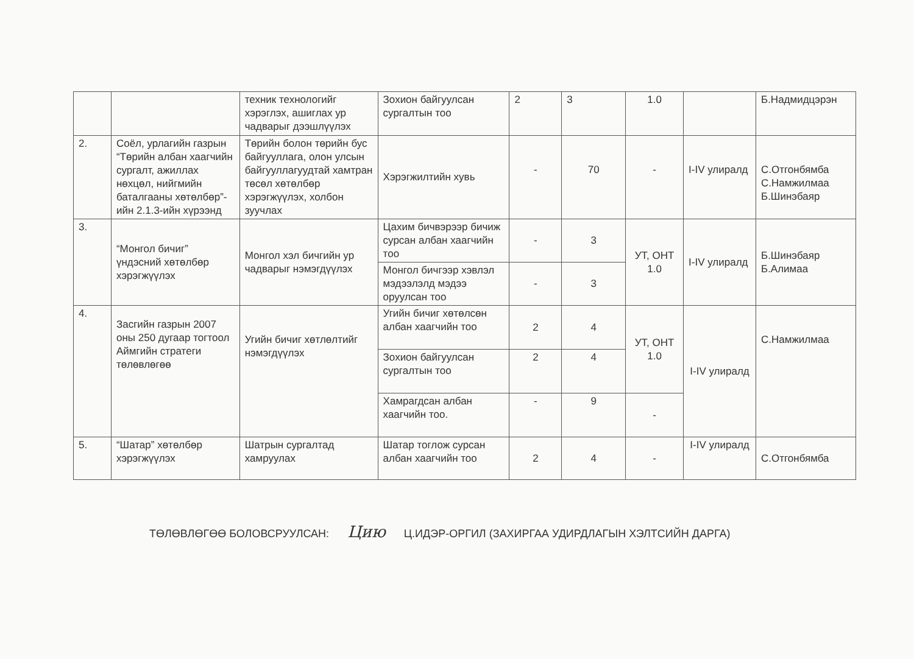| | | техник технологийг хэрэглэх, ашиглах ур чадварыг дээшлүүлэх | Зохион байгуулсан сургалтын тоо | 2 | 3 | 1.0 | | Б.Надмидцэрэн |
| 2. | Соёл, урлагийн газрын “Төрийн албан хаагчийн сургалт, ажиллах нөхцөл, нийгмийн баталгааны хөтөлбөр”-ийн 2.1.3-ийн хүрээнд | Төрийн болон төрийн бус байгууллага, олон улсын байгууллагуудтай хамтран төсөл хөтөлбөр хэрэгжүүлэх, холбон зуучлах | Хэрэгжилтийн хувь | - | 70 | - | I-IV улиралд | С.Отгонбямба С.Намжилмаа Б.Шинэбаяр |
| 3. | “Монгол бичиг” үндэсний хөтөлбөр хэрэгжүүлэх | Монгол хэл бичгийн ур чадварыг нэмэгдүүлэх | Цахим бичвэрээр бичиж сурсан албан хаагчийн тоо | - | 3 | УТ, ОНТ 1.0 | I-IV улиралд | Б.Шинэбаяр Б.Алимаа |
| | | | Монгол бичгээр хэвлэл мэдээлэлд мэдээ оруулсан тоо | - | 3 | | | |
| 4. | Засгийн газрын 2007 оны 250 дугаар тогтоол Аймгийн стратеги төлөвлөгөө | Угийн бичиг хөтлөлтийг нэмэгдүүлэх | Угийн бичиг хөтөлсөн албан хаагчийн тоо | 2 | 4 | УТ, ОНТ 1.0 | I-IV улиралд | С.Намжилмаа |
| | | | Зохион байгуулсан сургалтын тоо | 2 | 4 | | | |
| | | | Хамрагдсан албан хаагчийн тоо. | - | 9 | - | | |
| 5. | “Шатар” хөтөлбөр хэрэгжүүлэх | Шатрын сургалтад хамруулах | Шатар тоглож сурсан албан хаагчийн тоо | 2 | 4 | - | I-IV улиралд | С.Отгонбямба |
ТӨЛӨВЛӨГӨӨ БОЛОВСРУУЛСАН: Цию Ц.ИДЭР-ОРГИЛ (ЗАХИРГАА УДИРДЛАГЫН ХЭЛТСИЙН ДАРГА)